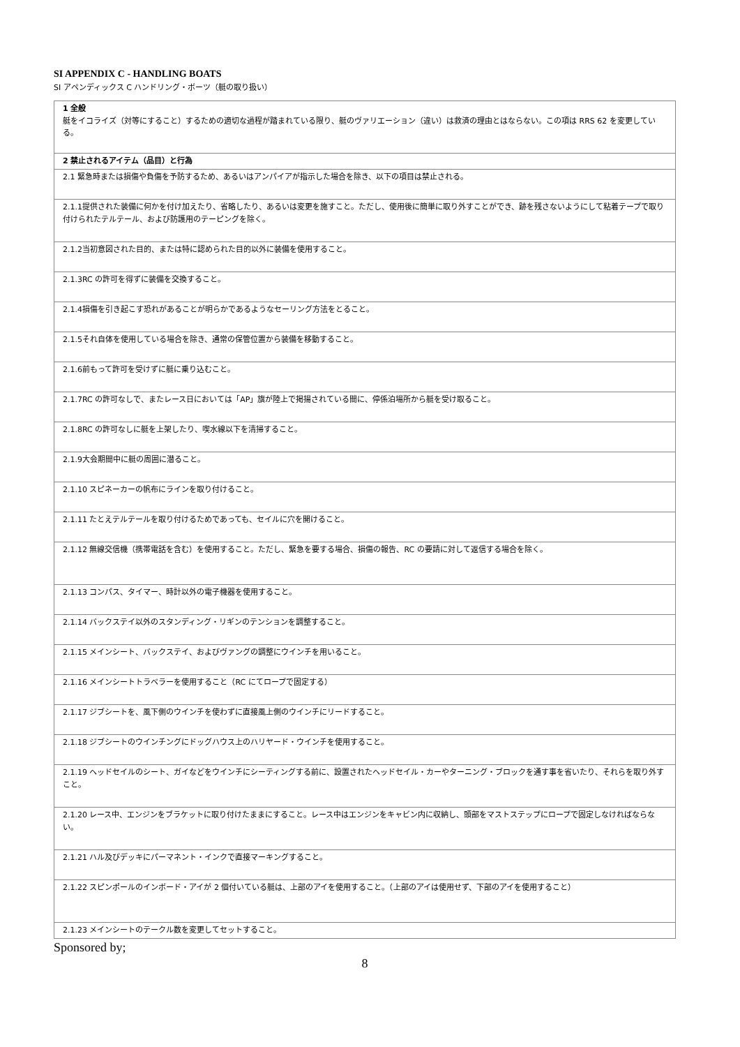SI APPENDIX C - HANDLING BOATS
SI アペンディックス C ハンドリング・ボーツ（艇の取り扱い）
| 1 全般 艇をイコライズ（対等にすること）するための適切な過程が踏まれている限り、艇のヴァリエーション（違い）は救済の理由とはならない。この項は RRS 62 を変更している。 |
| 2 禁止されるアイテム（品目）と行為 |
| 2.1 緊急時または損傷や負傷を予防するため、あるいはアンパイアが指示した場合を除き、以下の項目は禁止される。 |
| 2.1.1提供された装備に何かを付け加えたり、省略したり、あるいは変更を施すこと。ただし、使用後に簡単に取り外すことができ、跡を残さないようにして粘着テープで取り付けられたテルテール、および防護用のテーピングを除く。 |
| 2.1.2当初意図された目的、または特に認められた目的以外に装備を使用すること。 |
| 2.1.3RC の許可を得ずに装備を交換すること。 |
| 2.1.4損傷を引き起こす恐れがあることが明らかであるようなセーリング方法をとること。 |
| 2.1.5それ自体を使用している場合を除き、通常の保管位置から装備を移動すること。 |
| 2.1.6前もって許可を受けずに艇に乗り込むこと。 |
| 2.1.7RC の許可なしで、またレース日においては「AP」旗が陸上で掲揚されている間に、停係泊場所から艇を受け取ること。 |
| 2.1.8RC の許可なしに艇を上架したり、喫水線以下を清掃すること。 |
| 2.1.9大会期間中に艇の周囲に潜ること。 |
| 2.1.10 スピネーカーの帆布にラインを取り付けること。 |
| 2.1.11 たとえテルテールを取り付けるためであっても、セイルに穴を開けること。 |
| 2.1.12 無線交信機（携帯電話を含む）を使用すること。ただし、緊急を要する場合、損傷の報告、RC の要請に対して返信する場合を除く。 |
| 2.1.13 コンパス、タイマー、時計以外の電子機器を使用すること。 |
| 2.1.14 バックステイ以外のスタンディング・リギンのテンションを調整すること。 |
| 2.1.15 メインシート、バックステイ、およびヴァングの調整にウインチを用いること。 |
| 2.1.16 メインシートトラベラーを使用すること（RC にてロープで固定する） |
| 2.1.17 ジブシートを、風下側のウインチを使わずに直接風上側のウインチにリードすること。 |
| 2.1.18 ジブシートのウインチングにドッグハウス上のハリヤード・ウインチを使用すること。 |
| 2.1.19 ヘッドセイルのシート、ガイなどをウインチにシーティングする前に、設置されたヘッドセイル・カーやターニング・ブロックを通す事を省いたり、それらを取り外すこと。 |
| 2.1.20 レース中、エンジンをブラケットに取り付けたままにすること。レース中はエンジンをキャビン内に収納し、頭部をマストステップにロープで固定しなければならない。 |
| 2.1.21 ハル及びデッキにパーマネント・インクで直接マーキングすること。 |
| 2.1.22 スピンポールのインボード・アイが 2 個付いている艇は、上部のアイを使用すること。（上部のアイは使用せず、下部のアイを使用すること） |
| 2.1.23 メインシートのテークル数を変更してセットすること。 |
Sponsored by;
8